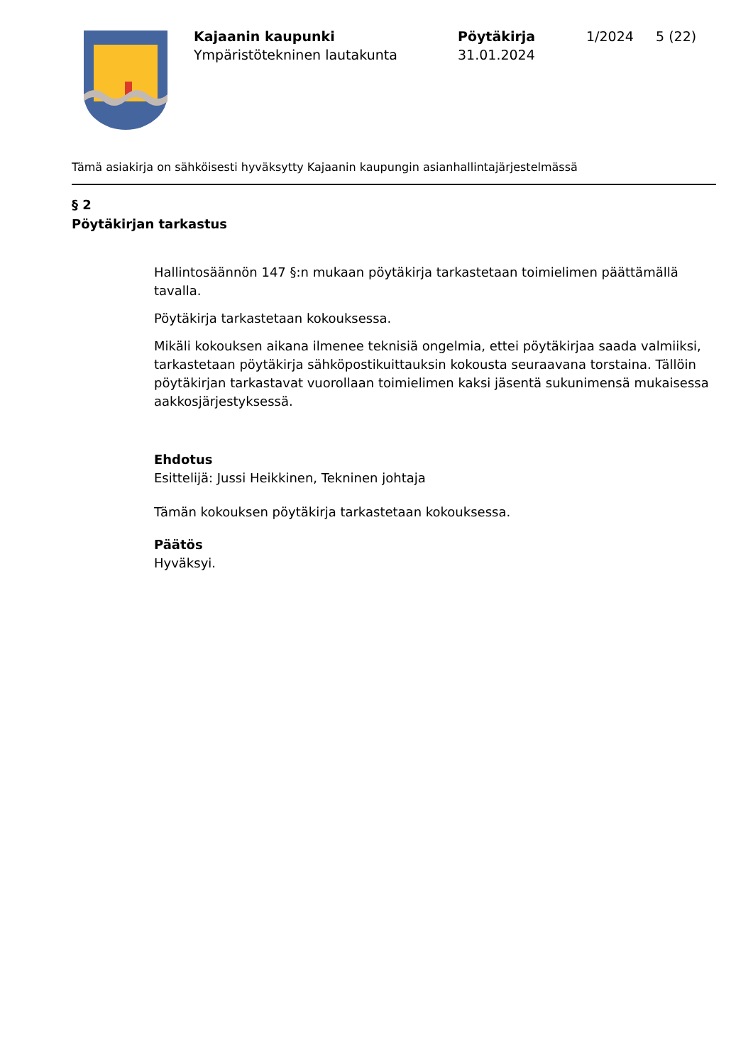Kajaanin kaupunki
Ympäristötekninen lautakunta
Pöytäkirja
31.01.2024
1/2024 5 (22)
Tämä asiakirja on sähköisesti hyväksytty Kajaanin kaupungin asianhallintajärjestelmässä
§ 2
Pöytäkirjan tarkastus
Hallintosäännön 147 §:n mukaan pöytäkirja tarkastetaan toimielimen päättämällä tavalla.
Pöytäkirja tarkastetaan kokouksessa.
Mikäli kokouksen aikana ilmenee teknisiä ongelmia, ettei pöytäkirjaa saada valmiiksi, tarkastetaan pöytäkirja sähköpostikuittauksin kokousta seuraavana torstaina. Tällöin pöytäkirjan tarkastavat vuorollaan toimielimen kaksi jäsentä sukunimensä mukaisessa aakkosjärjestyksessä.
Ehdotus
Esittelijä: Jussi Heikkinen, Tekninen johtaja
Tämän kokouksen pöytäkirja tarkastetaan kokouksessa.
Päätös
Hyväksyi.